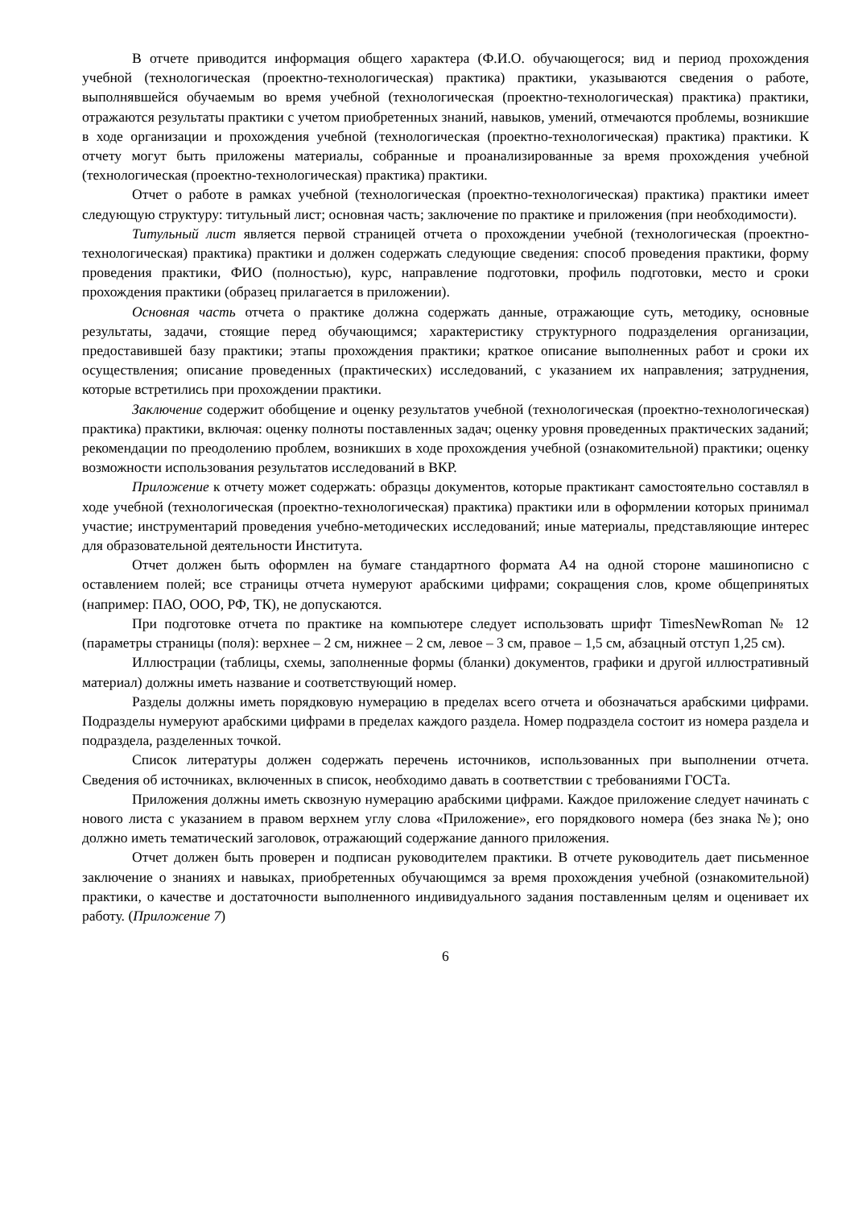В отчете приводится информация общего характера (Ф.И.О. обучающегося; вид и период прохождения учебной (технологическая (проектно-технологическая) практика) практики, указываются сведения о работе, выполнявшейся обучаемым во время учебной (технологическая (проектно-технологическая) практика) практики, отражаются результаты практики с учетом приобретенных знаний, навыков, умений, отмечаются проблемы, возникшие в ходе организации и прохождения учебной (технологическая (проектно-технологическая) практика) практики. К отчету могут быть приложены материалы, собранные и проанализированные за время прохождения учебной (технологическая (проектно-технологическая) практика) практики.
Отчет о работе в рамках учебной (технологическая (проектно-технологическая) практика) практики имеет следующую структуру: титульный лист; основная часть; заключение по практике и приложения (при необходимости).
Титульный лист является первой страницей отчета о прохождении учебной (технологическая (проектно-технологическая) практика) практики и должен содержать следующие сведения: способ проведения практики, форму проведения практики, ФИО (полностью), курс, направление подготовки, профиль подготовки, место и сроки прохождения практики (образец прилагается в приложении).
Основная часть отчета о практике должна содержать данные, отражающие суть, методику, основные результаты, задачи, стоящие перед обучающимся; характеристику структурного подразделения организации, предоставившей базу практики; этапы прохождения практики; краткое описание выполненных работ и сроки их осуществления; описание проведенных (практических) исследований, с указанием их направления; затруднения, которые встретились при прохождении практики.
Заключение содержит обобщение и оценку результатов учебной (технологическая (проектно-технологическая) практика) практики, включая: оценку полноты поставленных задач; оценку уровня проведенных практических заданий; рекомендации по преодолению проблем, возникших в ходе прохождения учебной (ознакомительной) практики; оценку возможности использования результатов исследований в ВКР.
Приложение к отчету может содержать: образцы документов, которые практикант самостоятельно составлял в ходе учебной (технологическая (проектно-технологическая) практика) практики или в оформлении которых принимал участие; инструментарий проведения учебно-методических исследований; иные материалы, представляющие интерес для образовательной деятельности Института.
Отчет должен быть оформлен на бумаге стандартного формата А4 на одной стороне машинописно с оставлением полей; все страницы отчета нумеруют арабскими цифрами; сокращения слов, кроме общепринятых (например: ПАО, ООО, РФ, ТК), не допускаются.
При подготовке отчета по практике на компьютере следует использовать шрифт TimesNewRoman № 12 (параметры страницы (поля): верхнее – 2 см, нижнее – 2 см, левое – 3 см, правое – 1,5 см, абзацный отступ 1,25 см).
Иллюстрации (таблицы, схемы, заполненные формы (бланки) документов, графики и другой иллюстративный материал) должны иметь название и соответствующий номер.
Разделы должны иметь порядковую нумерацию в пределах всего отчета и обозначаться арабскими цифрами. Подразделы нумеруют арабскими цифрами в пределах каждого раздела. Номер подраздела состоит из номера раздела и подраздела, разделенных точкой.
Список литературы должен содержать перечень источников, использованных при выполнении отчета. Сведения об источниках, включенных в список, необходимо давать в соответствии с требованиями ГОСТа.
Приложения должны иметь сквозную нумерацию арабскими цифрами. Каждое приложение следует начинать с нового листа с указанием в правом верхнем углу слова «Приложение», его порядкового номера (без знака №); оно должно иметь тематический заголовок, отражающий содержание данного приложения.
Отчет должен быть проверен и подписан руководителем практики. В отчете руководитель дает письменное заключение о знаниях и навыках, приобретенных обучающимся за время прохождения учебной (ознакомительной) практики, о качестве и достаточности выполненного индивидуального задания поставленным целям и оценивает их работу. (Приложение 7)
6